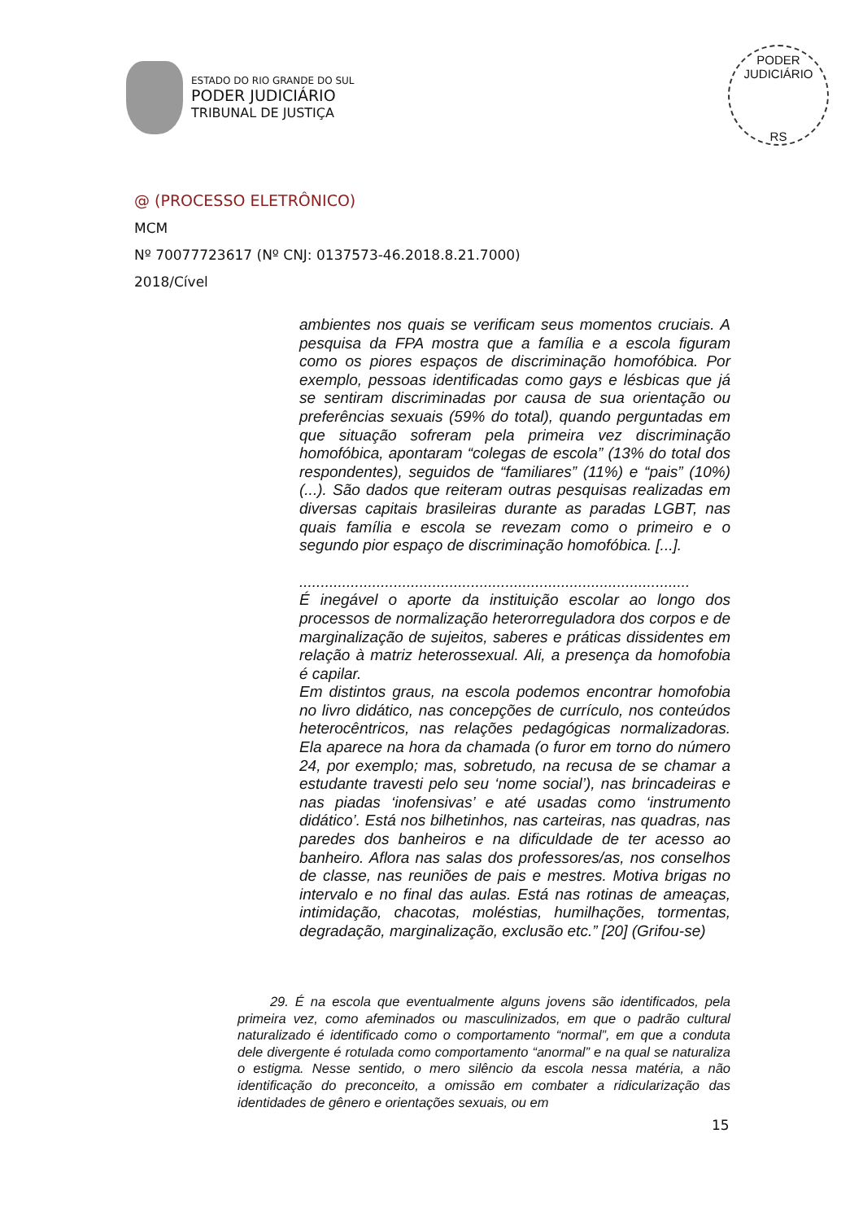ESTADO DO RIO GRANDE DO SUL
PODER JUDICIÁRIO
TRIBUNAL DE JUSTIÇA
PODER JUDICIÁRIO
RS
@ (PROCESSO ELETRÔNICO)
MCM
Nº 70077723617 (Nº CNJ: 0137573-46.2018.8.21.7000)
2018/Cível
ambientes nos quais se verificam seus momentos cruciais. A pesquisa da FPA mostra que a família e a escola figuram como os piores espaços de discriminação homofóbica. Por exemplo, pessoas identificadas como gays e lésbicas que já se sentiram discriminadas por causa de sua orientação ou preferências sexuais (59% do total), quando perguntadas em que situação sofreram pela primeira vez discriminação homofóbica, apontaram “colegas de escola” (13% do total dos respondentes), seguidos de “familiares” (11%) e “pais” (10%) (...). São dados que reiteram outras pesquisas realizadas em diversas capitais brasileiras durante as paradas LGBT, nas quais família e escola se revezam como o primeiro e o segundo pior espaço de discriminação homofóbica. [...].
...........................................................................................
É inegável o aporte da instituição escolar ao longo dos processos de normalização heterorreguladora dos corpos e de marginalização de sujeitos, saberes e práticas dissidentes em relação à matriz heterossexual. Ali, a presença da homofobia é capilar.
Em distintos graus, na escola podemos encontrar homofobia no livro didático, nas concepções de currículo, nos conteúdos heterocêntricos, nas relações pedagógicas normalizadoras. Ela aparece na hora da chamada (o furor em torno do número 24, por exemplo; mas, sobretudo, na recusa de se chamar a estudante travesti pelo seu ‘nome social’), nas brincadeiras e nas piadas ‘inofensivas’ e até usadas como ‘instrumento didático’. Está nos bilhetinhos, nas carteiras, nas quadras, nas paredes dos banheiros e na dificuldade de ter acesso ao banheiro. Aflora nas salas dos professores/as, nos conselhos de classe, nas reuniões de pais e mestres. Motiva brigas no intervalo e no final das aulas. Está nas rotinas de ameaças, intimidação, chacotas, moléstias, humilhações, tormentas, degradação, marginalização, exclusão etc.” [20] (Grifou-se)
29. É na escola que eventualmente alguns jovens são identificados, pela primeira vez, como afeminados ou masculinizados, em que o padrão cultural naturalizado é identificado como o comportamento “normal”, em que a conduta dele divergente é rotulada como comportamento “anormal” e na qual se naturaliza o estigma. Nesse sentido, o mero silêncio da escola nessa matéria, a não identificação do preconceito, a omissão em combater a ridicularização das identidades de gênero e orientações sexuais, ou em
15